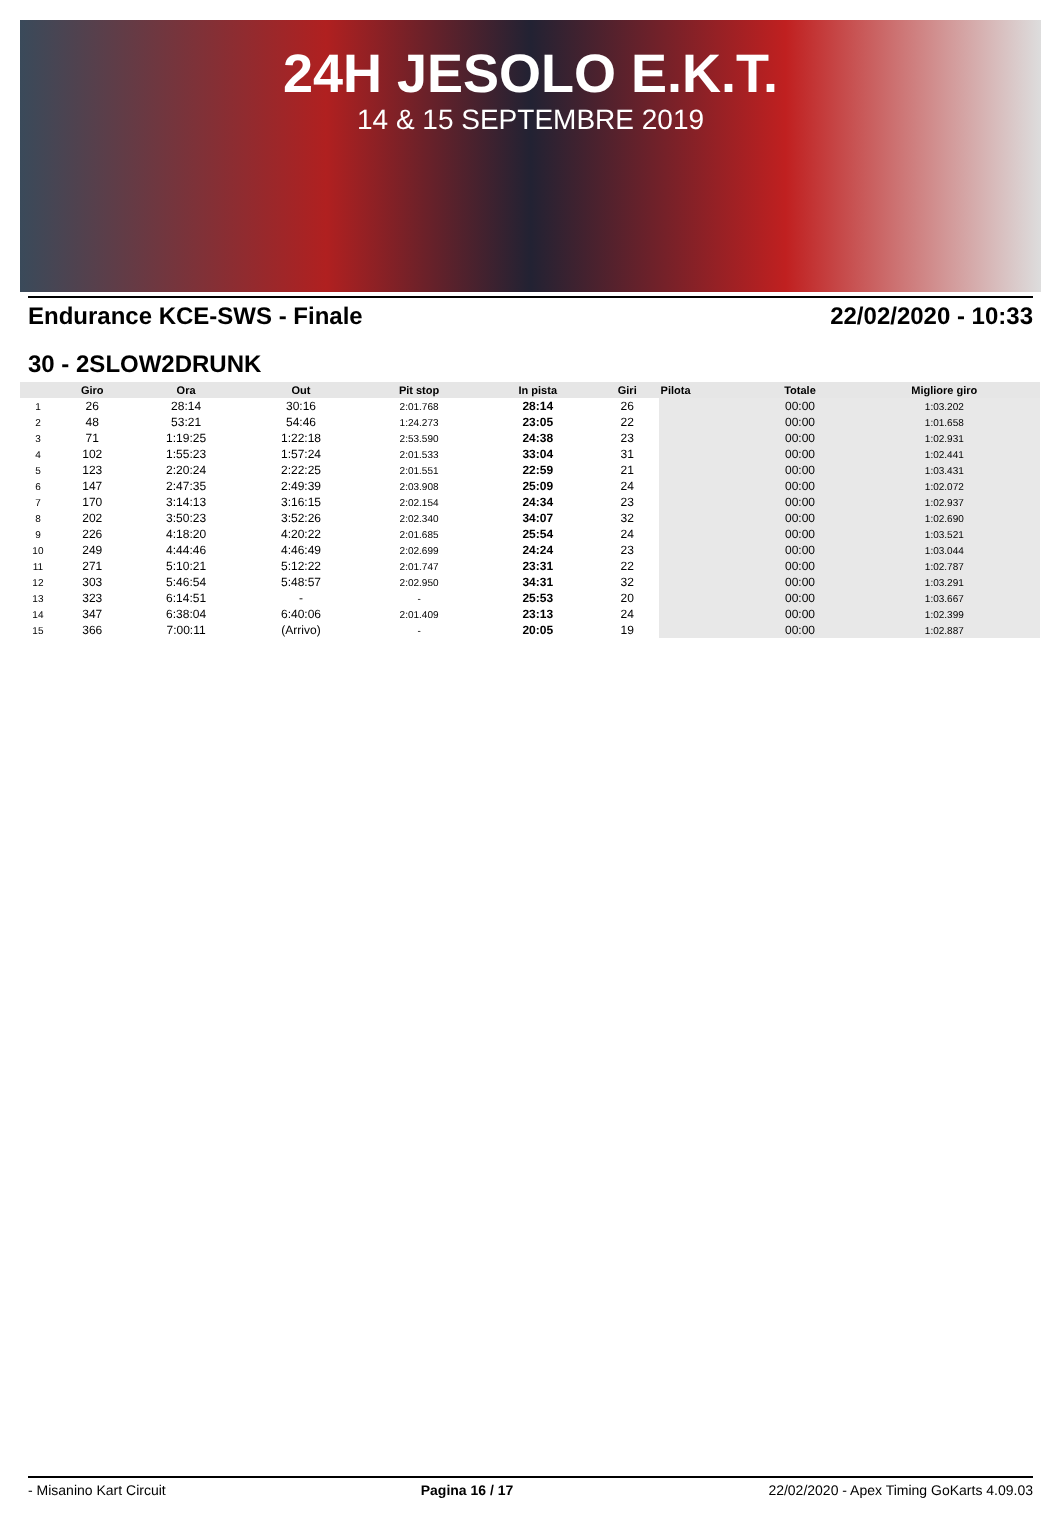24H JESOLO E.K.T.
14 & 15 SEPTEMBRE 2019
Endurance KCE-SWS - Finale 22/02/2020 - 10:33
30 - 2SLOW2DRUNK
| | Giro | Ora | Out | Pit stop | In pista | Giri | Pilota | Totale | Migliore giro |
| --- | --- | --- | --- | --- | --- | --- | --- | --- | --- |
| 1 | 26 | 28:14 | 30:16 | 2:01.768 | 28:14 | 26 | | 00:00 | 1:03.202 |
| 2 | 48 | 53:21 | 54:46 | 1:24.273 | 23:05 | 22 | | 00:00 | 1:01.658 |
| 3 | 71 | 1:19:25 | 1:22:18 | 2:53.590 | 24:38 | 23 | | 00:00 | 1:02.931 |
| 4 | 102 | 1:55:23 | 1:57:24 | 2:01.533 | 33:04 | 31 | | 00:00 | 1:02.441 |
| 5 | 123 | 2:20:24 | 2:22:25 | 2:01.551 | 22:59 | 21 | | 00:00 | 1:03.431 |
| 6 | 147 | 2:47:35 | 2:49:39 | 2:03.908 | 25:09 | 24 | | 00:00 | 1:02.072 |
| 7 | 170 | 3:14:13 | 3:16:15 | 2:02.154 | 24:34 | 23 | | 00:00 | 1:02.937 |
| 8 | 202 | 3:50:23 | 3:52:26 | 2:02.340 | 34:07 | 32 | | 00:00 | 1:02.690 |
| 9 | 226 | 4:18:20 | 4:20:22 | 2:01.685 | 25:54 | 24 | | 00:00 | 1:03.521 |
| 10 | 249 | 4:44:46 | 4:46:49 | 2:02.699 | 24:24 | 23 | | 00:00 | 1:03.044 |
| 11 | 271 | 5:10:21 | 5:12:22 | 2:01.747 | 23:31 | 22 | | 00:00 | 1:02.787 |
| 12 | 303 | 5:46:54 | 5:48:57 | 2:02.950 | 34:31 | 32 | | 00:00 | 1:03.291 |
| 13 | 323 | 6:14:51 | - | - | 25:53 | 20 | | 00:00 | 1:03.667 |
| 14 | 347 | 6:38:04 | 6:40:06 | 2:01.409 | 23:13 | 24 | | 00:00 | 1:02.399 |
| 15 | 366 | 7:00:11 | (Arrivo) | - | 20:05 | 19 | | 00:00 | 1:02.887 |
- Misanino Kart Circuit Pagina 16 / 17 22/02/2020 - Apex Timing GoKarts 4.09.03